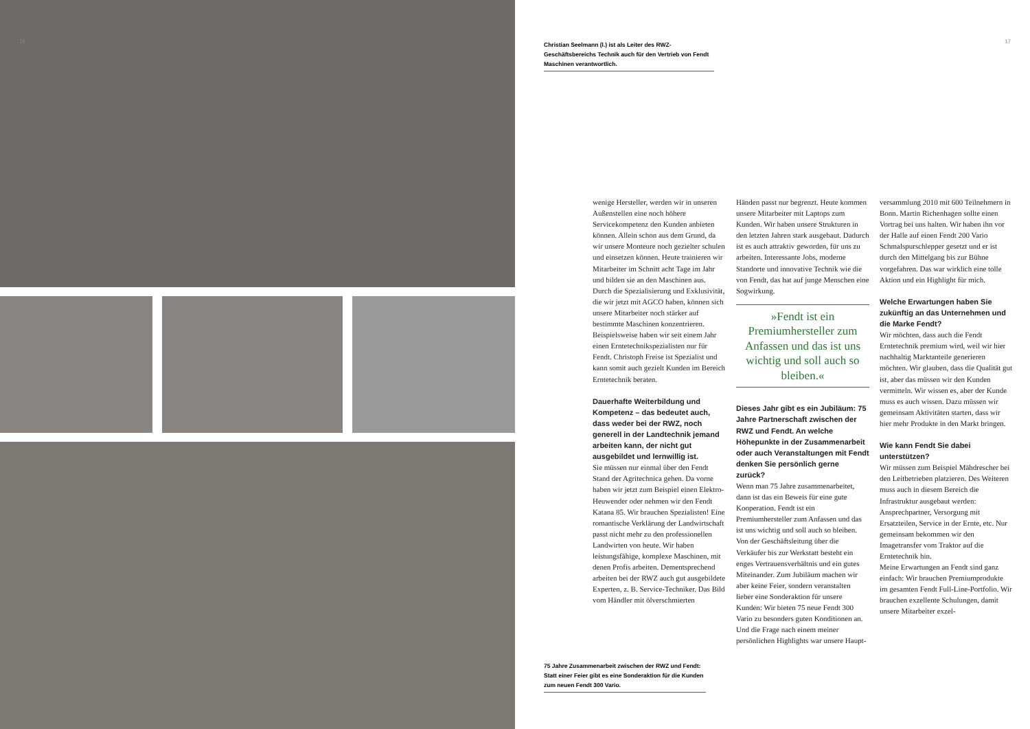16
17
Christian Seelmann (l.) ist als Leiter des RWZ-Geschäftsbereichs Technik auch für den Vertrieb von Fendt Maschinen verantwortlich.
wenige Hersteller, werden wir in unseren Außenstellen eine noch höhere Servicekompetenz den Kunden anbieten können. Allein schon aus dem Grund, da wir unsere Monteure noch gezielter schulen und einsetzen können. Heute trainieren wir Mitarbeiter im Schnitt acht Tage im Jahr und bilden sie an den Maschinen aus. Durch die Spezialisierung und Exklusivität, die wir jetzt mit AGCO haben, können sich unsere Mitarbeiter noch stärker auf bestimmte Maschinen konzentrieren.
Beispielsweise haben wir seit einem Jahr einen Erntetechnikspezialisten nur für Fendt. Christoph Freise ist Spezialist und kann somit auch gezielt Kunden im Bereich Erntetechnik beraten.
Dauerhafte Weiterbildung und Kompetenz – das bedeutet auch, dass weder bei der RWZ, noch generell in der Landtechnik jemand arbeiten kann, der nicht gut ausgebildet und lernwillig ist.
Sie müssen nur einmal über den Fendt Stand der Agritechnica gehen. Da vorne haben wir jetzt zum Beispiel einen Elektro-Heuwender oder nehmen wir den Fendt Katana 85. Wir brauchen Spezialisten! Eine romantische Verklärung der Landwirtschaft passt nicht mehr zu den professionellen Landwirten von heute. Wir haben leistungsfähige, komplexe Maschinen, mit denen Profis arbeiten. Dementsprechend arbeiten bei der RWZ auch gut ausgebildete Experten, z. B. Service-Techniker. Das Bild vom Händler mit ölverschmierten
Händen passt nur begrenzt. Heute kommen unsere Mitarbeiter mit Laptops zum Kunden. Wir haben unsere Strukturen in den letzten Jahren stark ausgebaut. Dadurch ist es auch attraktiv geworden, für uns zu arbeiten. Interessante Jobs, moderne Standorte und innovative Technik wie die von Fendt, das hat auf junge Menschen eine Sogwirkung.
»Fendt ist ein Premiumhersteller zum Anfassen und das ist uns wichtig und soll auch so bleiben.«
Dieses Jahr gibt es ein Jubiläum: 75 Jahre Partnerschaft zwischen der RWZ und Fendt. An welche Höhepunkte in der Zusammenarbeit oder auch Veranstaltungen mit Fendt denken Sie persönlich gerne zurück?
Wenn man 75 Jahre zusammenarbeitet, dann ist das ein Beweis für eine gute Kooperation. Fendt ist ein Premiumhersteller zum Anfassen und das ist uns wichtig und soll auch so bleiben. Von der Geschäftsleitung über die Verkäufer bis zur Werkstatt besteht ein enges Vertrauensverhältnis und ein gutes Miteinander. Zum Jubiläum machen wir aber keine Feier, sondern veranstalten lieber eine Sonderaktion für unsere Kunden: Wir bieten 75 neue Fendt 300 Vario zu besonders guten Konditionen an. Und die Frage nach einem meiner persönlichen Highlights war unsere Haupt-
versammlung 2010 mit 600 Teilnehmern in Bonn. Martin Richenhagen sollte einen Vortrag bei uns halten. Wir haben ihn vor der Halle auf einen Fendt 200 Vario Schmalspurschlepper gesetzt und er ist durch den Mittelgang bis zur Bühne vorgefahren. Das war wirklich eine tolle Aktion und ein Highlight für mich.
Welche Erwartungen haben Sie zukünftig an das Unternehmen und die Marke Fendt?
Wir möchten, dass auch die Fendt Erntetechnik premium wird, weil wir hier nachhaltig Marktanteile generieren möchten. Wir glauben, dass die Qualität gut ist, aber das müssen wir den Kunden vermitteln. Wir wissen es, aber der Kunde muss es auch wissen. Dazu müssen wir gemeinsam Aktivitäten starten, dass wir hier mehr Produkte in den Markt bringen.
Wie kann Fendt Sie dabei unterstützen?
Wir müssen zum Beispiel Mähdrescher bei den Leitbetrieben platzieren. Des Weiteren muss auch in diesem Bereich die Infrastruktur ausgebaut werden: Ansprechpartner, Versorgung mit Ersatzteilen, Service in der Ernte, etc. Nur gemeinsam bekommen wir den Imagetransfer vom Traktor auf die Erntetechnik hin.
Meine Erwartungen an Fendt sind ganz einfach: Wir brauchen Premiumprodukte im gesamten Fendt Full-Line-Portfolio. Wir brauchen exzellente Schulungen, damit unsere Mitarbeiter exzel-
75 Jahre Zusammenarbeit zwischen der RWZ und Fendt: Statt einer Feier gibt es eine Sonderaktion für die Kunden zum neuen Fendt 300 Vario.